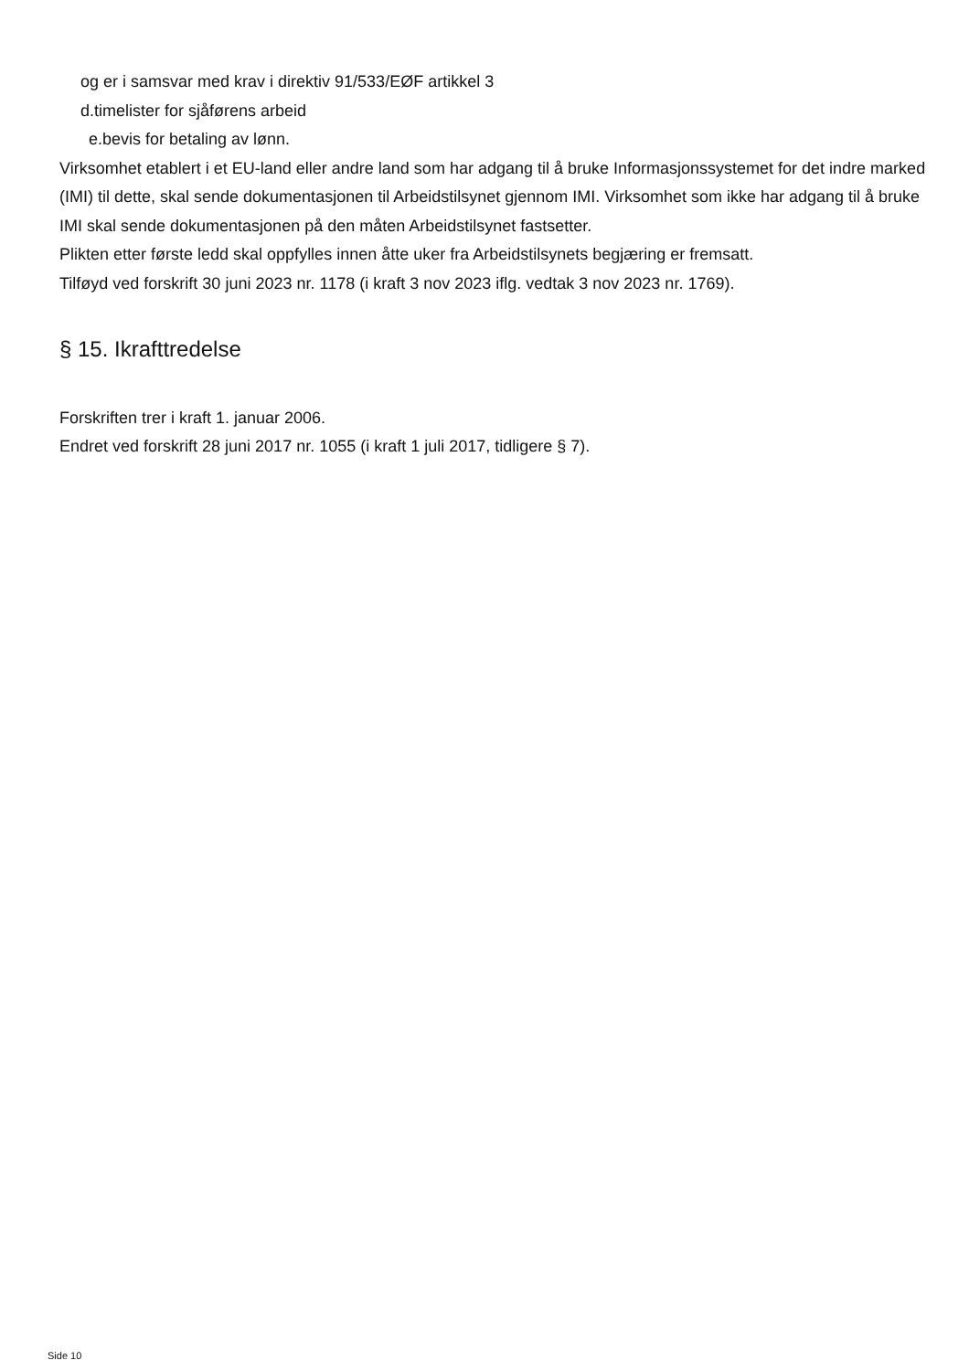og er i samsvar med krav i direktiv 91/533/EØF artikkel 3
d.timelister for sjåførens arbeid
e.bevis for betaling av lønn.
Virksomhet etablert i et EU-land eller andre land som har adgang til å bruke Informasjonssystemet for det indre marked (IMI) til dette, skal sende dokumentasjonen til Arbeidstilsynet gjennom IMI. Virksomhet som ikke har adgang til å bruke IMI skal sende dokumentasjonen på den måten Arbeidstilsynet fastsetter.
Plikten etter første ledd skal oppfylles innen åtte uker fra Arbeidstilsynets begjæring er fremsatt.
Tilføyd ved forskrift 30 juni 2023 nr. 1178 (i kraft 3 nov 2023 iflg. vedtak 3 nov 2023 nr. 1769).
§ 15. Ikrafttredelse
Forskriften trer i kraft 1. januar 2006.
Endret ved forskrift 28 juni 2017 nr. 1055 (i kraft 1 juli 2017, tidligere § 7).
Side 10